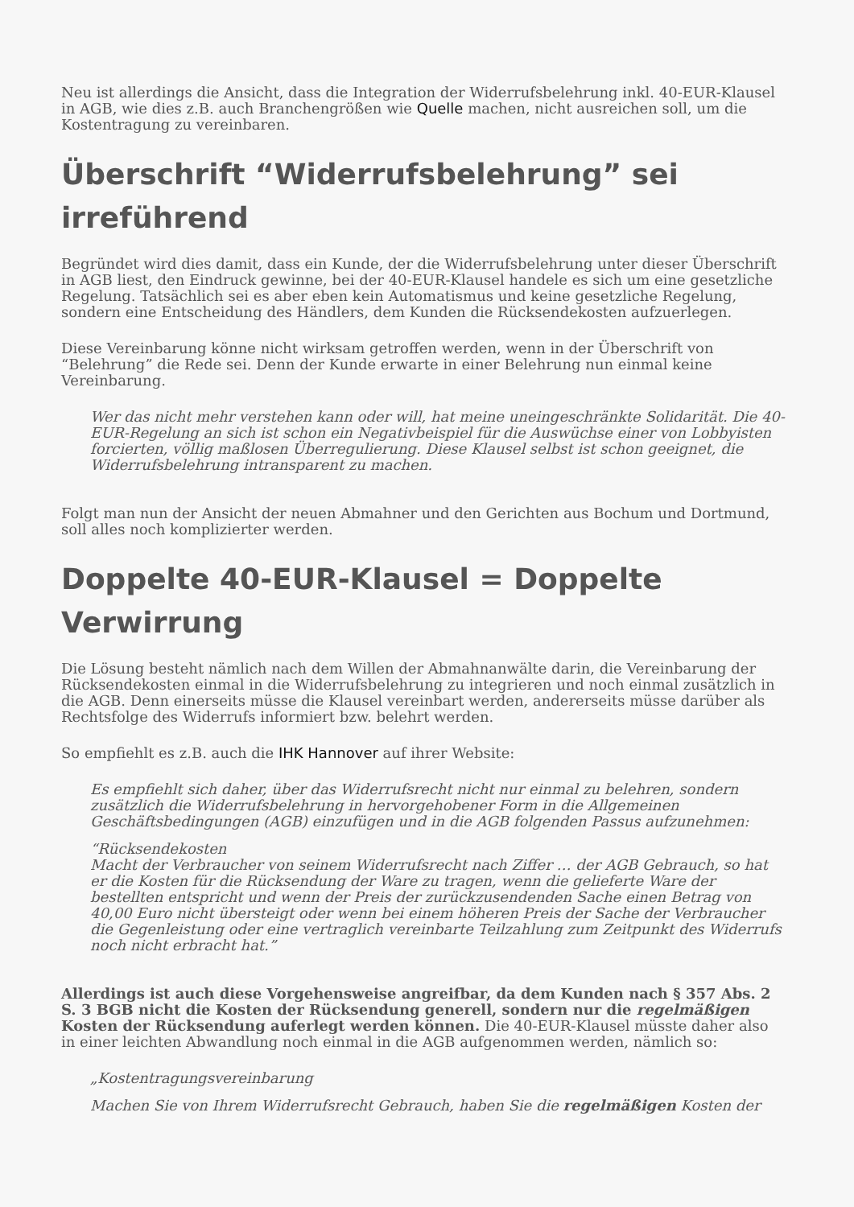Neu ist allerdings die Ansicht, dass die Integration der Widerrufsbelehrung inkl. 40-EUR-Klausel in AGB, wie dies z.B. auch Branchengrößen wie Quelle machen, nicht ausreichen soll, um die Kostentragung zu vereinbaren.
Überschrift “Widerrufsbelehrung” sei irreführend
Begründet wird dies damit, dass ein Kunde, der die Widerrufsbelehrung unter dieser Überschrift in AGB liest, den Eindruck gewinne, bei der 40-EUR-Klausel handele es sich um eine gesetzliche Regelung. Tatsächlich sei es aber eben kein Automatismus und keine gesetzliche Regelung, sondern eine Entscheidung des Händlers, dem Kunden die Rücksendekosten aufzuerlegen.
Diese Vereinbarung könne nicht wirksam getroffen werden, wenn in der Überschrift von “Belehrung” die Rede sei. Denn der Kunde erwarte in einer Belehrung nun einmal keine Vereinbarung.
Wer das nicht mehr verstehen kann oder will, hat meine uneingeschränkte Solidarität. Die 40-EUR-Regelung an sich ist schon ein Negativbeispiel für die Auswüchse einer von Lobbyisten forcierten, völlig maßlosen Überregulierung. Diese Klausel selbst ist schon geeignet, die Widerrufsbelehrung intransparent zu machen.
Folgt man nun der Ansicht der neuen Abmahner und den Gerichten aus Bochum und Dortmund, soll alles noch komplizierter werden.
Doppelte 40-EUR-Klausel = Doppelte Verwirrung
Die Lösung besteht nämlich nach dem Willen der Abmahnanwälte darin, die Vereinbarung der Rücksendekosten einmal in die Widerrufsbelehrung zu integrieren und noch einmal zusätzlich in die AGB. Denn einerseits müsse die Klausel vereinbart werden, andererseits müsse darüber als Rechtsfolge des Widerrufs informiert bzw. belehrt werden.
So empfiehlt es z.B. auch die IHK Hannover auf ihrer Website:
Es empfiehlt sich daher, über das Widerrufsrecht nicht nur einmal zu belehren, sondern zusätzlich die Widerrufsbelehrung in hervorgehobener Form in die Allgemeinen Geschäftsbedingungen (AGB) einzufügen und in die AGB folgenden Passus aufzunehmen:
“Rücksendekosten
Macht der Verbraucher von seinem Widerrufsrecht nach Ziffer … der AGB Gebrauch, so hat er die Kosten für die Rücksendung der Ware zu tragen, wenn die gelieferte Ware der bestellten entspricht und wenn der Preis der zurückzusendenden Sache einen Betrag von 40,00 Euro nicht übersteigt oder wenn bei einem höheren Preis der Sache der Verbraucher die Gegenleistung oder eine vertraglich vereinbarte Teilzahlung zum Zeitpunkt des Widerrufs noch nicht erbracht hat.”
Allerdings ist auch diese Vorgehensweise angreifbar, da dem Kunden nach § 357 Abs. 2 S. 3 BGB nicht die Kosten der Rücksendung generell, sondern nur die regelmäßigen Kosten der Rücksendung auferlegt werden können. Die 40-EUR-Klausel müsste daher also in einer leichten Abwandlung noch einmal in die AGB aufgenommen werden, nämlich so:
„Kostentragungsvereinbarung
Machen Sie von Ihrem Widerrufsrecht Gebrauch, haben Sie die regelmäßigen Kosten der